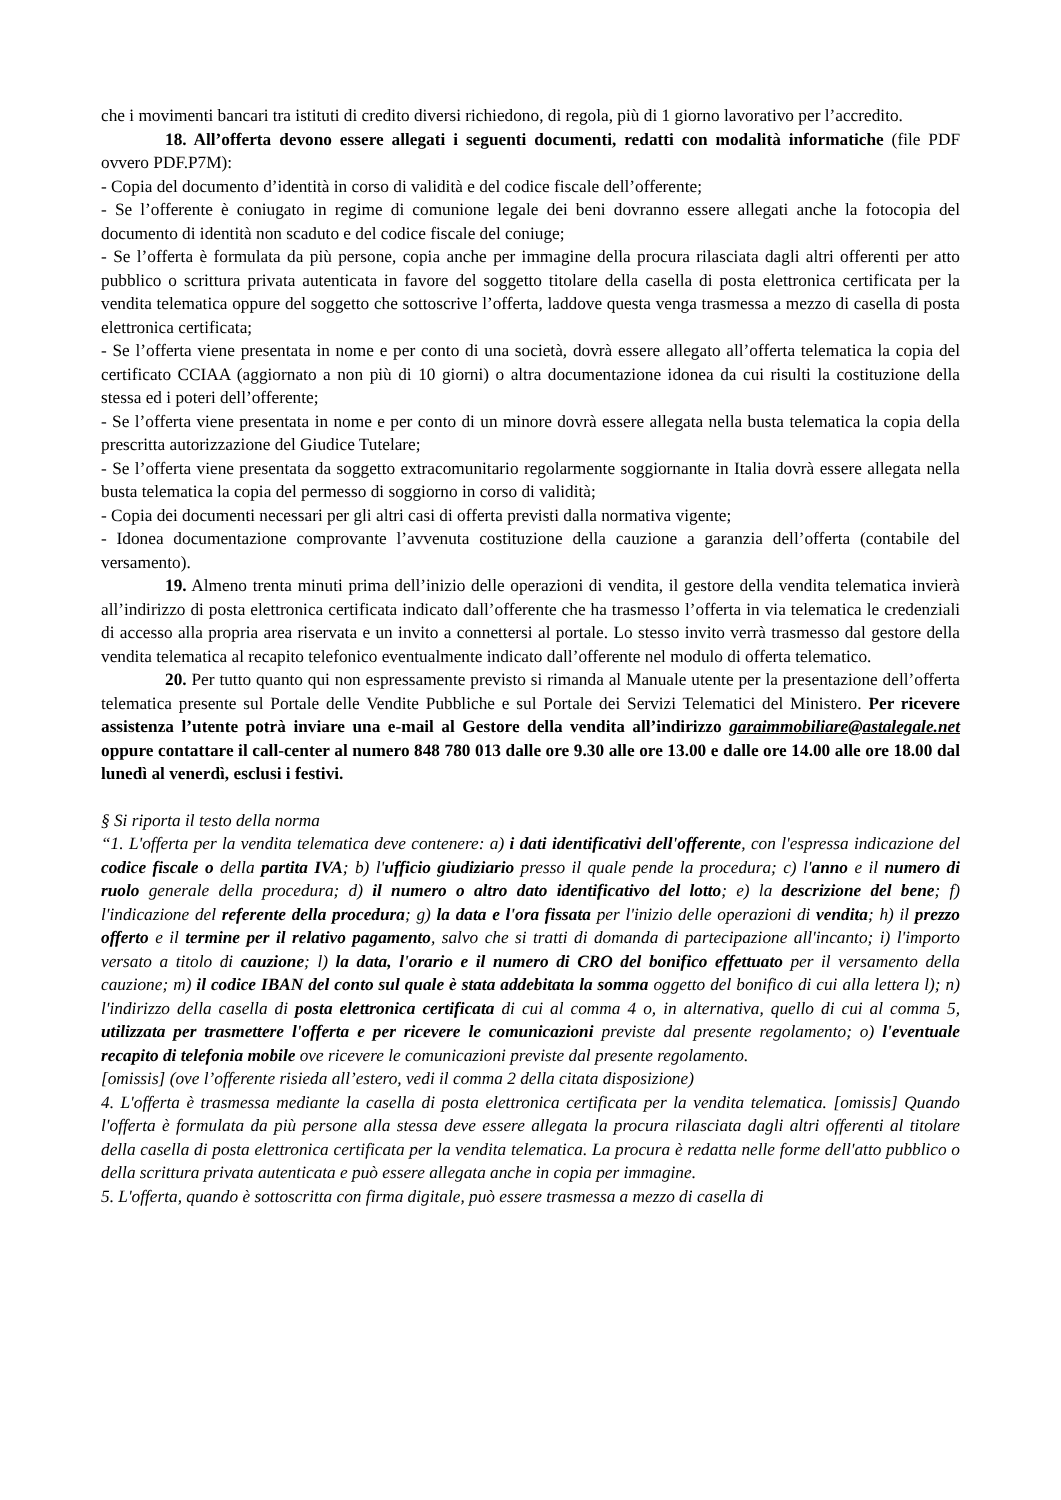che i movimenti bancari tra istituti di credito diversi richiedono, di regola, più di 1 giorno lavorativo per l’accredito.
18. All’offerta devono essere allegati i seguenti documenti, redatti con modalità informatiche (file PDF ovvero PDF.P7M):
- Copia del documento d’identità in corso di validità e del codice fiscale dell’offerente;
- Se l’offerente è coniugato in regime di comunione legale dei beni dovranno essere allegati anche la fotocopia del documento di identità non scaduto e del codice fiscale del coniuge;
- Se l’offerta è formulata da più persone, copia anche per immagine della procura rilasciata dagli altri offerenti per atto pubblico o scrittura privata autenticata in favore del soggetto titolare della casella di posta elettronica certificata per la vendita telematica oppure del soggetto che sottoscrive l’offerta, laddove questa venga trasmessa a mezzo di casella di posta elettronica certificata;
- Se l’offerta viene presentata in nome e per conto di una società, dovrà essere allegato all’offerta telematica la copia del certificato CCIAA (aggiornato a non più di 10 giorni) o altra documentazione idonea da cui risulti la costituzione della stessa ed i poteri dell’offerente;
- Se l’offerta viene presentata in nome e per conto di un minore dovrà essere allegata nella busta telematica la copia della prescritta autorizzazione del Giudice Tutelare;
- Se l’offerta viene presentata da soggetto extracomunitario regolarmente soggiornante in Italia dovrà essere allegata nella busta telematica la copia del permesso di soggiorno in corso di validità;
- Copia dei documenti necessari per gli altri casi di offerta previsti dalla normativa vigente;
- Idonea documentazione comprovante l’avvenuta costituzione della cauzione a garanzia dell’offerta (contabile del versamento).
19. Almeno trenta minuti prima dell’inizio delle operazioni di vendita, il gestore della vendita telematica invierà all’indirizzo di posta elettronica certificata indicato dall’offerente che ha trasmesso l’offerta in via telematica le credenziali di accesso alla propria area riservata e un invito a connettersi al portale. Lo stesso invito verrà trasmesso dal gestore della vendita telematica al recapito telefonico eventualmente indicato dall’offerente nel modulo di offerta telematico.
20. Per tutto quanto qui non espressamente previsto si rimanda al Manuale utente per la presentazione dell’offerta telematica presente sul Portale delle Vendite Pubbliche e sul Portale dei Servizi Telematici del Ministero. Per ricevere assistenza l’utente potrà inviare una e-mail al Gestore della vendita all’indirizzo garaimmobiliare@astalegale.net oppure contattare il call-center al numero 848 780 013 dalle ore 9.30 alle ore 13.00 e dalle ore 14.00 alle ore 18.00 dal lunedì al venerdì, esclusi i festivi.
§ Si riporta il testo della norma
“1. L'offerta per la vendita telematica deve contenere: a) i dati identificativi dell'offerente, con l'espressa indicazione del codice fiscale o della partita IVA; b) l'ufficio giudiziario presso il quale pende la procedura; c) l'anno e il numero di ruolo generale della procedura; d) il numero o altro dato identificativo del lotto; e) la descrizione del bene; f) l'indicazione del referente della procedura; g) la data e l'ora fissata per l'inizio delle operazioni di vendita; h) il prezzo offerto e il termine per il relativo pagamento, salvo che si tratti di domanda di partecipazione all'incanto; i) l'importo versato a titolo di cauzione; l) la data, l'orario e il numero di CRO del bonifico effettuato per il versamento della cauzione; m) il codice IBAN del conto sul quale è stata addebitata la somma oggetto del bonifico di cui alla lettera l); n) l'indirizzo della casella di posta elettronica certificata di cui al comma 4 o, in alternativa, quello di cui al comma 5, utilizzata per trasmettere l'offerta e per ricevere le comunicazioni previste dal presente regolamento; o) l'eventuale recapito di telefonia mobile ove ricevere le comunicazioni previste dal presente regolamento.
[omissis] (ove l’offerente risieda all’estero, vedi il comma 2 della citata disposizione)
4. L'offerta è trasmessa mediante la casella di posta elettronica certificata per la vendita telematica. [omissis] Quando l'offerta è formulata da più persone alla stessa deve essere allegata la procura rilasciata dagli altri offerenti al titolare della casella di posta elettronica certificata per la vendita telematica. La procura è redatta nelle forme dell'atto pubblico o della scrittura privata autenticata e può essere allegata anche in copia per immagine.
5. L'offerta, quando è sottoscritta con firma digitale, può essere trasmessa a mezzo di casella di